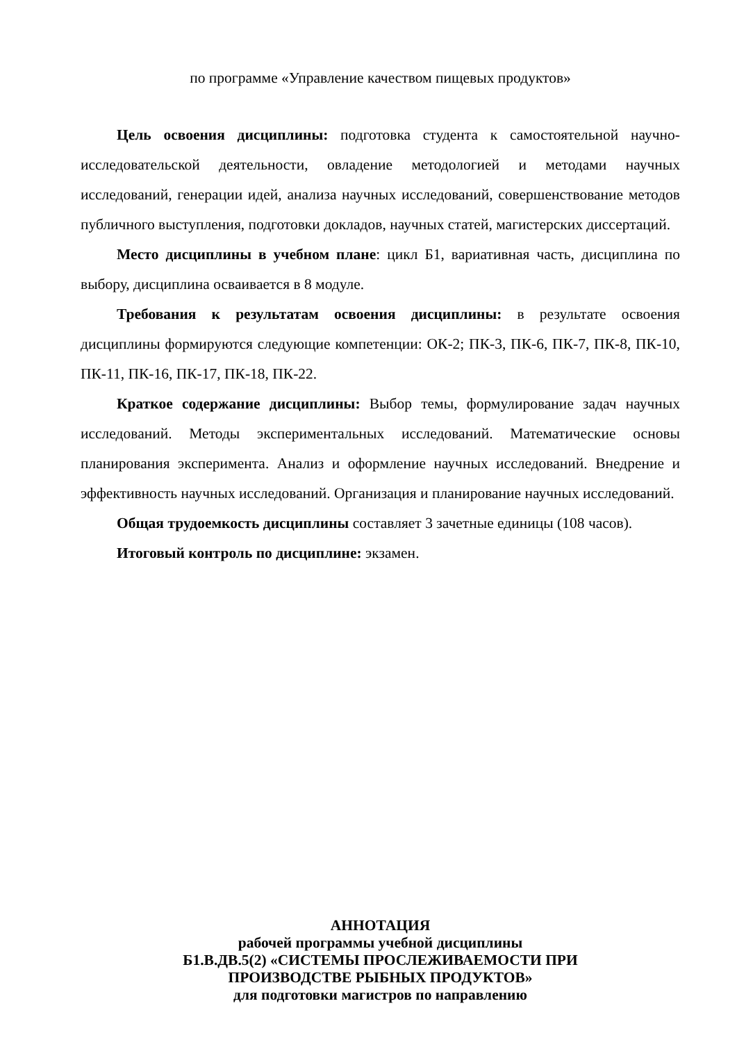по программе «Управление качеством пищевых продуктов»
Цель освоения дисциплины: подготовка студента к самостоятельной научно- исследовательской деятельности, овладение методологией и методами научных исследований, генерации идей, анализа научных исследований, совершенствование методов публичного выступления, подготовки докладов, научных статей, магистерских диссертаций.
Место дисциплины в учебном плане: цикл Б1, вариативная часть, дисциплина по выбору, дисциплина осваивается в 8 модуле.
Требования к результатам освоения дисциплины: в результате освоения дисциплины формируются следующие компетенции: ОК-2; ПК-3, ПК-6, ПК-7, ПК-8, ПК-10, ПК-11, ПК-16, ПК-17, ПК-18, ПК-22.
Краткое содержание дисциплины: Выбор темы, формулирование задач научных исследований. Методы экспериментальных исследований. Математические основы планирования эксперимента. Анализ и оформление научных исследований. Внедрение и эффективность научных исследований. Организация и планирование научных исследований.
Общая трудоемкость дисциплины составляет 3 зачетные единицы (108 часов).
Итоговый контроль по дисциплине: экзамен.
АННОТАЦИЯ
рабочей программы учебной дисциплины
Б1.В.ДВ.5(2) «СИСТЕМЫ ПРОСЛЕЖИВАЕМОСТИ ПРИ
ПРОИЗВОДСТВЕ РЫБНЫХ ПРОДУКТОВ»
для подготовки магистров по направлению